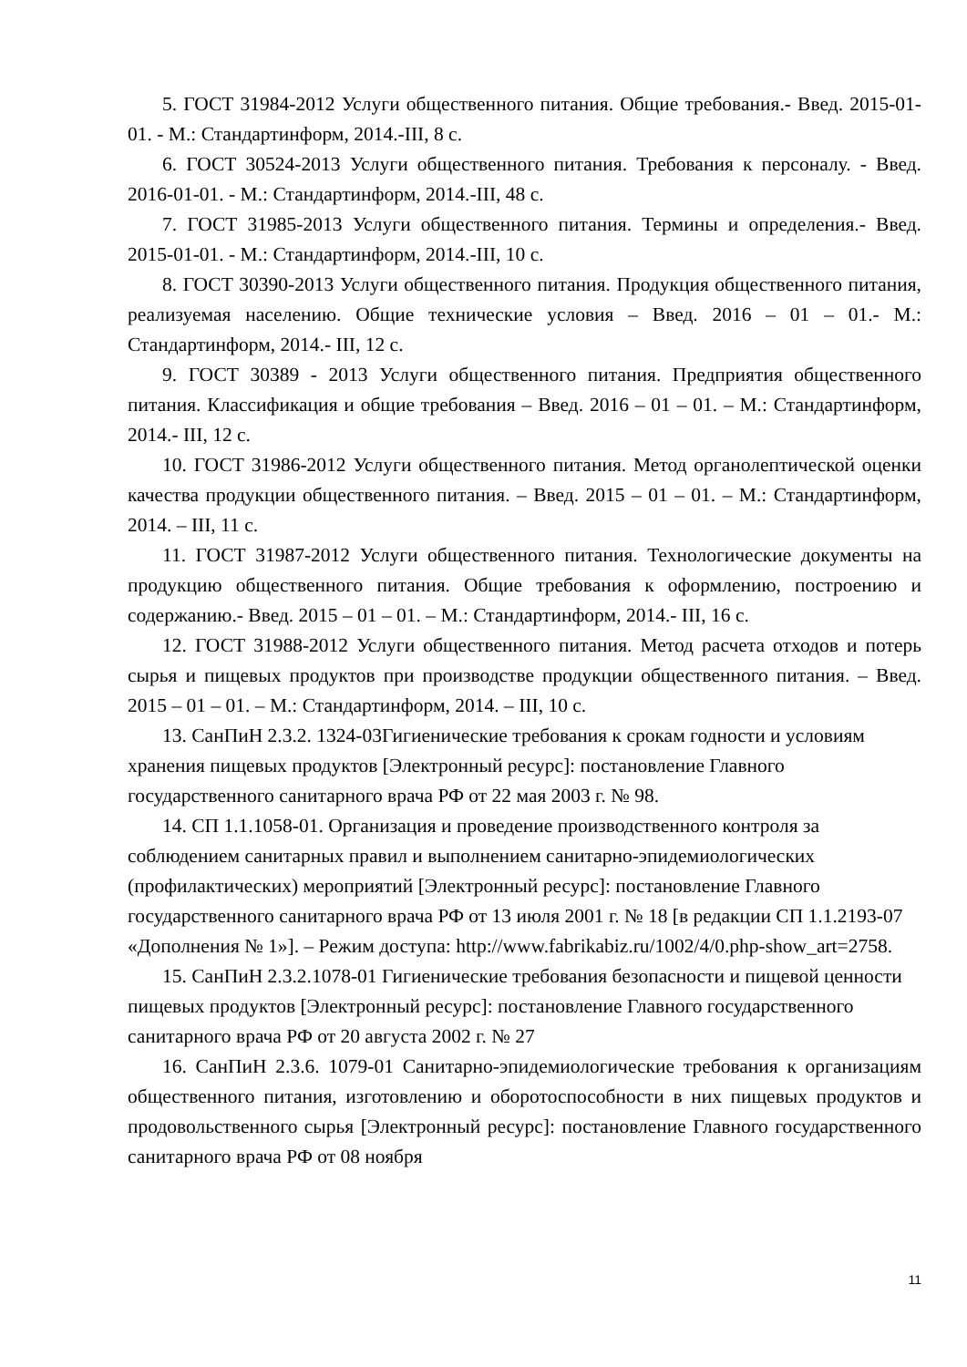5. ГОСТ 31984-2012 Услуги общественного питания. Общие требования.- Введ. 2015-01-01. - М.: Стандартинформ, 2014.-III, 8 с.
6. ГОСТ 30524-2013 Услуги общественного питания. Требования к персоналу. - Введ. 2016-01-01. - М.: Стандартинформ, 2014.-III, 48 с.
7. ГОСТ 31985-2013 Услуги общественного питания. Термины и определения.- Введ. 2015-01-01. - М.: Стандартинформ, 2014.-III, 10 с.
8. ГОСТ 30390-2013 Услуги общественного питания. Продукция общественного питания, реализуемая населению. Общие технические условия – Введ. 2016 – 01 – 01.- М.: Стандартинформ, 2014.- III, 12 с.
9. ГОСТ 30389 - 2013 Услуги общественного питания. Предприятия общественного питания. Классификация и общие требования – Введ. 2016 – 01 – 01. – М.: Стандартинформ, 2014.- III, 12 с.
10. ГОСТ 31986-2012 Услуги общественного питания. Метод органолептической оценки качества продукции общественного питания. – Введ. 2015 – 01 – 01. – М.: Стандартинформ, 2014. – III, 11 с.
11. ГОСТ 31987-2012 Услуги общественного питания. Технологические документы на продукцию общественного питания. Общие требования к оформлению, построению и содержанию.- Введ. 2015 – 01 – 01. – М.: Стандартинформ, 2014.- III, 16 с.
12. ГОСТ 31988-2012 Услуги общественного питания. Метод расчета отходов и потерь сырья и пищевых продуктов при производстве продукции общественного питания. – Введ. 2015 – 01 – 01. – М.: Стандартинформ, 2014. – III, 10 с.
13. СанПиН 2.3.2. 1324-03Гигиенические требования к срокам годности и условиям хранения пищевых продуктов [Электронный ресурс]: постановление Главного государственного санитарного врача РФ от 22 мая 2003 г. № 98.
14. СП 1.1.1058-01. Организация и проведение производственного контроля за соблюдением санитарных правил и выполнением санитарно-эпидемиологических (профилактических) мероприятий [Электронный ресурс]: постановление Главного государственного санитарного врача РФ от 13 июля 2001 г. № 18 [в редакции СП 1.1.2193-07 «Дополнения № 1»]. – Режим доступа: http://www.fabrikabiz.ru/1002/4/0.php-show_art=2758.
15. СанПиН 2.3.2.1078-01 Гигиенические требования безопасности и пищевой ценности пищевых продуктов [Электронный ресурс]: постановление Главного государственного санитарного врача РФ от 20 августа 2002 г. № 27
16. СанПиН 2.3.6. 1079-01 Санитарно-эпидемиологические требования к организациям общественного питания, изготовлению и оборотоспособности в них пищевых продуктов и продовольственного сырья [Электронный ресурс]: постановление Главного государственного санитарного врача РФ от 08 ноября
11